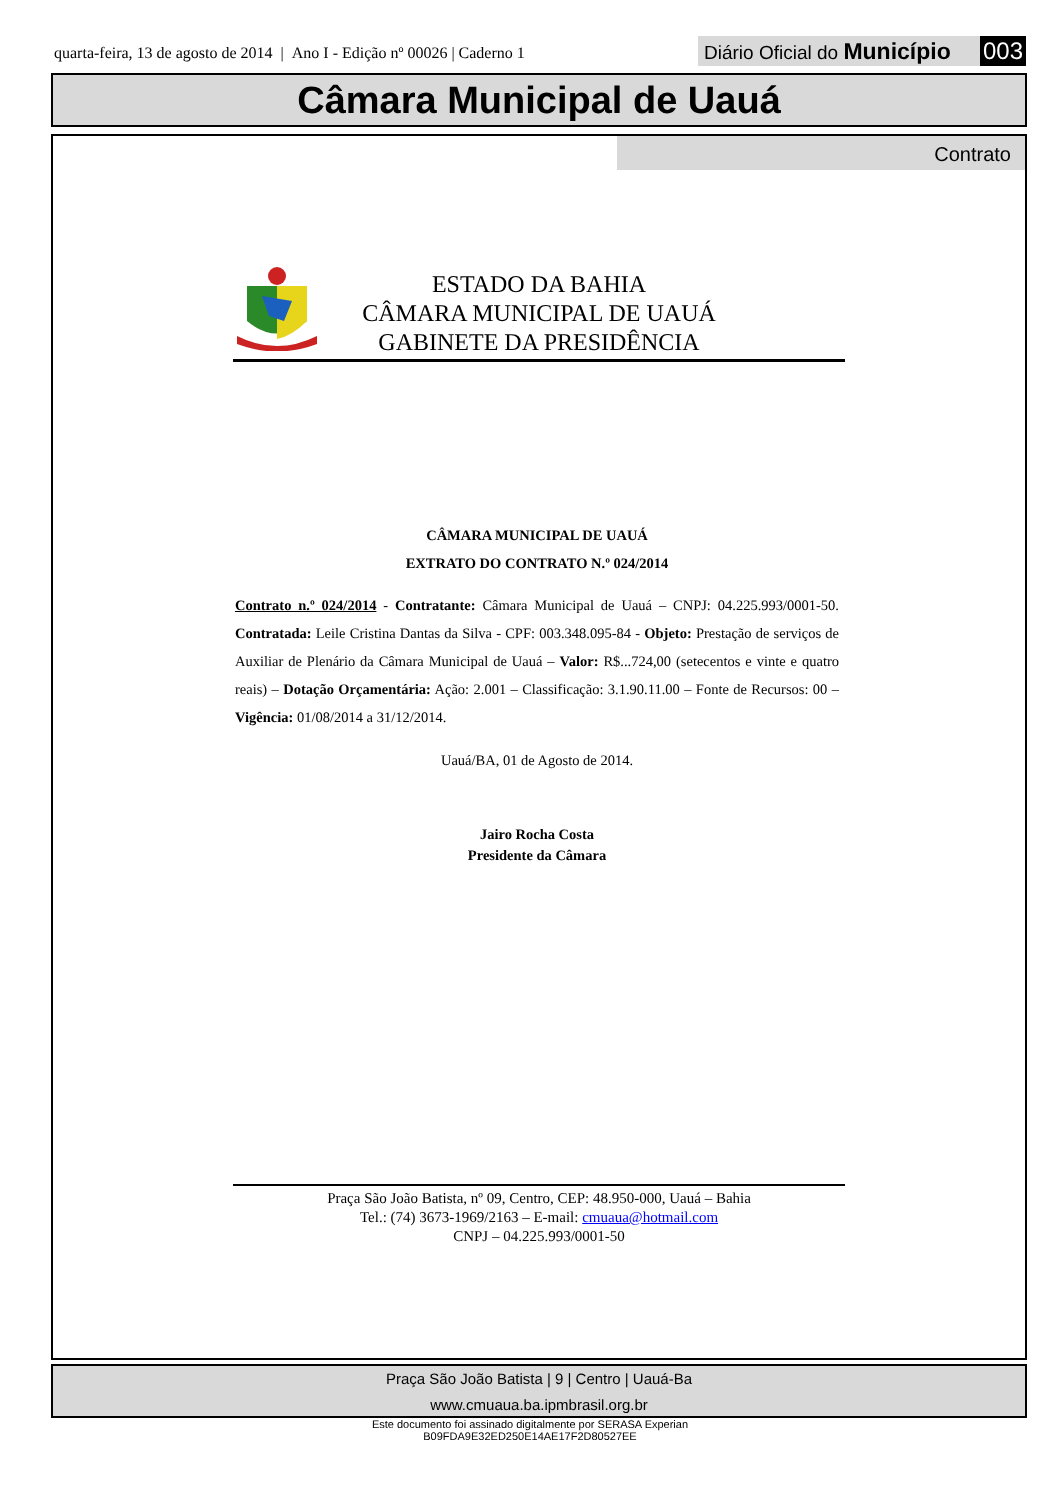quarta-feira, 13 de agosto de 2014 | Ano I - Edição nº 00026 | Caderno 1
Diário Oficial do Município 003
Câmara Municipal de Uauá
Contrato
ESTADO DA BAHIA
CÂMARA MUNICIPAL DE UAUÁ
GABINETE DA PRESIDÊNCIA
CÂMARA MUNICIPAL DE UAUÁ
EXTRATO DO CONTRATO N.º 024/2014
Contrato n.º 024/2014 - Contratante: Câmara Municipal de Uauá – CNPJ: 04.225.993/0001-50. Contratada: Leile Cristina Dantas da Silva - CPF: 003.348.095-84 - Objeto: Prestação de serviços de Auxiliar de Plenário da Câmara Municipal de Uauá – Valor: R$...724,00 (setecentos e vinte e quatro reais) – Dotação Orçamentária: Ação: 2.001 – Classificação: 3.1.90.11.00 – Fonte de Recursos: 00 – Vigência: 01/08/2014 a 31/12/2014.
Uauá/BA, 01 de Agosto de 2014.
Jairo Rocha Costa
Presidente da Câmara
Praça São João Batista, nº 09, Centro, CEP: 48.950-000, Uauá – Bahia
Tel.: (74) 3673-1969/2163 – E-mail: cmuaua@hotmail.com
CNPJ – 04.225.993/0001-50
Praça São João Batista | 9 | Centro | Uauá-Ba
www.cmuaua.ba.ipmbrasil.org.br
Este documento foi assinado digitalmente por SERASA Experian
B09FDA9E32ED250E14AE17F2D80527EE